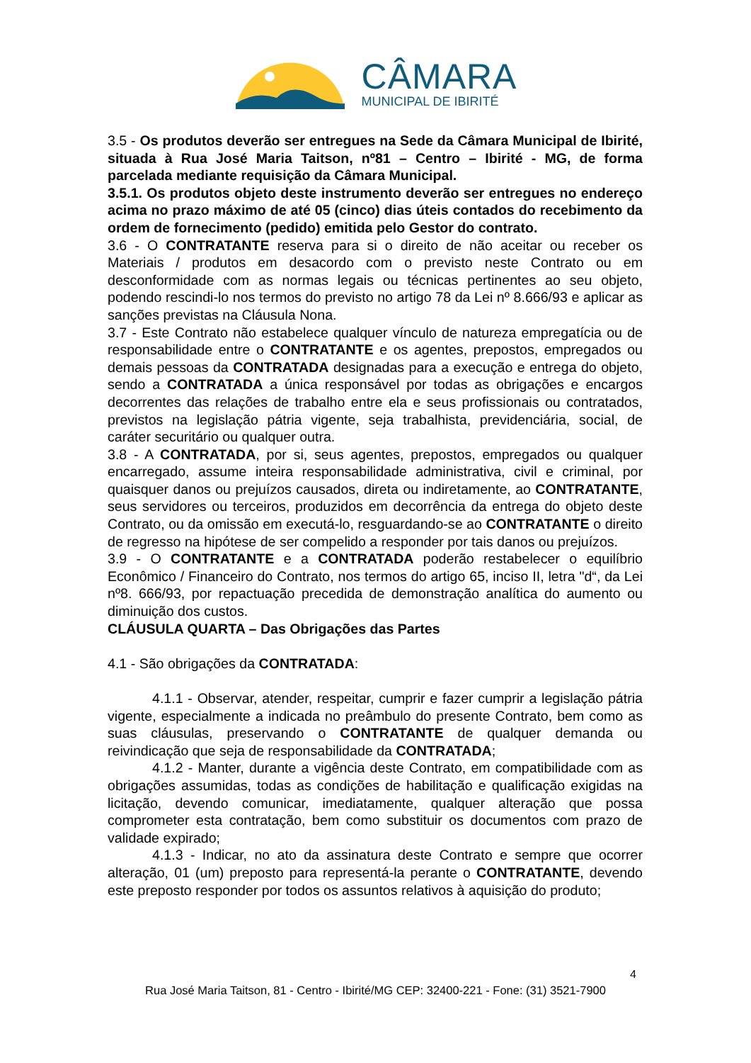CÂMARA
MUNICIPAL DE IBIRITÉ
3.5 - Os produtos deverão ser entregues na Sede da Câmara Municipal de Ibirité, situada à Rua José Maria Taitson, nº81 – Centro – Ibirité - MG, de forma parcelada mediante requisição da Câmara Municipal.
3.5.1. Os produtos objeto deste instrumento deverão ser entregues no endereço acima no prazo máximo de até 05 (cinco) dias úteis contados do recebimento da ordem de fornecimento (pedido) emitida pelo Gestor do contrato.
3.6 - O CONTRATANTE reserva para si o direito de não aceitar ou receber os Materiais / produtos em desacordo com o previsto neste Contrato ou em desconformidade com as normas legais ou técnicas pertinentes ao seu objeto, podendo rescindi-lo nos termos do previsto no artigo 78 da Lei nº 8.666/93 e aplicar as sanções previstas na Cláusula Nona.
3.7 - Este Contrato não estabelece qualquer vínculo de natureza empregatícia ou de responsabilidade entre o CONTRATANTE e os agentes, prepostos, empregados ou demais pessoas da CONTRATADA designadas para a execução e entrega do objeto, sendo a CONTRATADA a única responsável por todas as obrigações e encargos decorrentes das relações de trabalho entre ela e seus profissionais ou contratados, previstos na legislação pátria vigente, seja trabalhista, previdenciária, social, de caráter securitário ou qualquer outra.
3.8 - A CONTRATADA, por si, seus agentes, prepostos, empregados ou qualquer encarregado, assume inteira responsabilidade administrativa, civil e criminal, por quaisquer danos ou prejuízos causados, direta ou indiretamente, ao CONTRATANTE, seus servidores ou terceiros, produzidos em decorrência da entrega do objeto deste Contrato, ou da omissão em executá-lo, resguardando-se ao CONTRATANTE o direito de regresso na hipótese de ser compelido a responder por tais danos ou prejuízos.
3.9 - O CONTRATANTE e a CONTRATADA poderão restabelecer o equilíbrio Econômico / Financeiro do Contrato, nos termos do artigo 65, inciso II, letra "d“, da Lei nº8. 666/93, por repactuação precedida de demonstração analítica do aumento ou diminuição dos custos.
CLÁUSULA QUARTA – Das Obrigações das Partes
4.1 - São obrigações da CONTRATADA:
4.1.1 - Observar, atender, respeitar, cumprir e fazer cumprir a legislação pátria vigente, especialmente a indicada no preâmbulo do presente Contrato, bem como as suas cláusulas, preservando o CONTRATANTE de qualquer demanda ou reivindicação que seja de responsabilidade da CONTRATADA;
4.1.2 - Manter, durante a vigência deste Contrato, em compatibilidade com as obrigações assumidas, todas as condições de habilitação e qualificação exigidas na licitação, devendo comunicar, imediatamente, qualquer alteração que possa comprometer esta contratação, bem como substituir os documentos com prazo de validade expirado;
4.1.3 - Indicar, no ato da assinatura deste Contrato e sempre que ocorrer alteração, 01 (um) preposto para representá-la perante o CONTRATANTE, devendo este preposto responder por todos os assuntos relativos à aquisição do produto;
4
Rua José Maria Taitson, 81 - Centro - Ibirité/MG CEP: 32400-221 - Fone: (31) 3521-7900